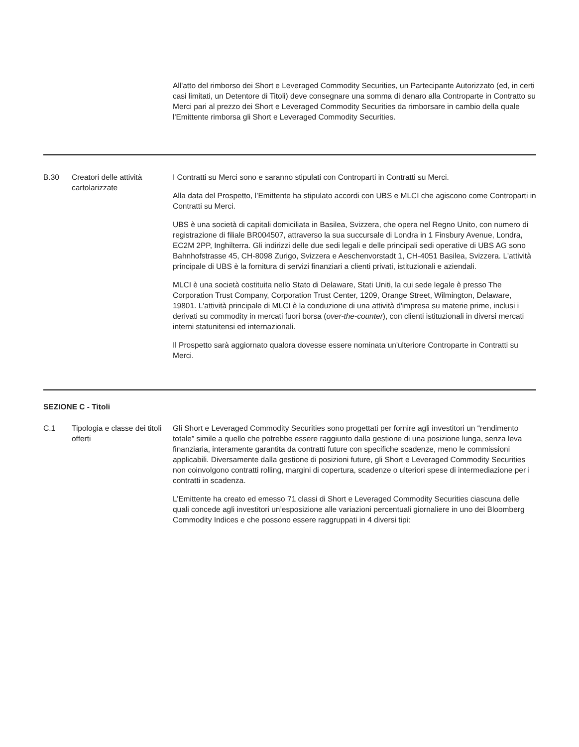All'atto del rimborso dei Short e Leveraged Commodity Securities, un Partecipante Autorizzato (ed, in certi casi limitati, un Detentore di Titoli) deve consegnare una somma di denaro alla Controparte in Contratto su Merci pari al prezzo dei Short e Leveraged Commodity Securities da rimborsare in cambio della quale l'Emittente rimborsa gli Short e Leveraged Commodity Securities.
B.30 Creatori delle attività cartolarizzate
I Contratti su Merci sono e saranno stipulati con Controparti in Contratti su Merci.
Alla data del Prospetto, l’Emittente ha stipulato accordi con UBS e MLCI che agiscono come Controparti in Contratti su Merci.
UBS è una società di capitali domiciliata in Basilea, Svizzera, che opera nel Regno Unito, con numero di registrazione di filiale BR004507, attraverso la sua succursale di Londra in 1 Finsbury Avenue, Londra, EC2M 2PP, Inghilterra. Gli indirizzi delle due sedi legali e delle principali sedi operative di UBS AG sono Bahnhofstrasse 45, CH-8098 Zurigo, Svizzera e Aeschenvorstadt 1, CH-4051 Basilea, Svizzera. L'attività principale di UBS è la fornitura di servizi finanziari a clienti privati, istituzionali e aziendali.
MLCI è una società costituita nello Stato di Delaware, Stati Uniti, la cui sede legale è presso The Corporation Trust Company, Corporation Trust Center, 1209, Orange Street, Wilmington, Delaware, 19801. L'attività principale di MLCI è la conduzione di una attività d'impresa su materie prime, inclusi i derivati su commodity in mercati fuori borsa (over-the-counter), con clienti istituzionali in diversi mercati interni statunitensi ed internazionali.
Il Prospetto sarà aggiornato qualora dovesse essere nominata un'ulteriore Controparte in Contratti su Merci.
SEZIONE C - Titoli
C.1 Tipologia e classe dei titoli offerti
Gli Short e Leveraged Commodity Securities sono progettati per fornire agli investitori un “rendimento totale” simile a quello che potrebbe essere raggiunto dalla gestione di una posizione lunga, senza leva finanziaria, interamente garantita da contratti future con specifiche scadenze, meno le commissioni applicabili. Diversamente dalla gestione di posizioni future, gli Short e Leveraged Commodity Securities non coinvolgono contratti rolling, margini di copertura, scadenze o ulteriori spese di intermediazione per i contratti in scadenza.
L’Emittente ha creato ed emesso 71 classi di Short e Leveraged Commodity Securities ciascuna delle quali concede agli investitori un’esposizione alle variazioni percentuali giornaliere in uno dei Bloomberg Commodity Indices e che possono essere raggruppati in 4 diversi tipi: